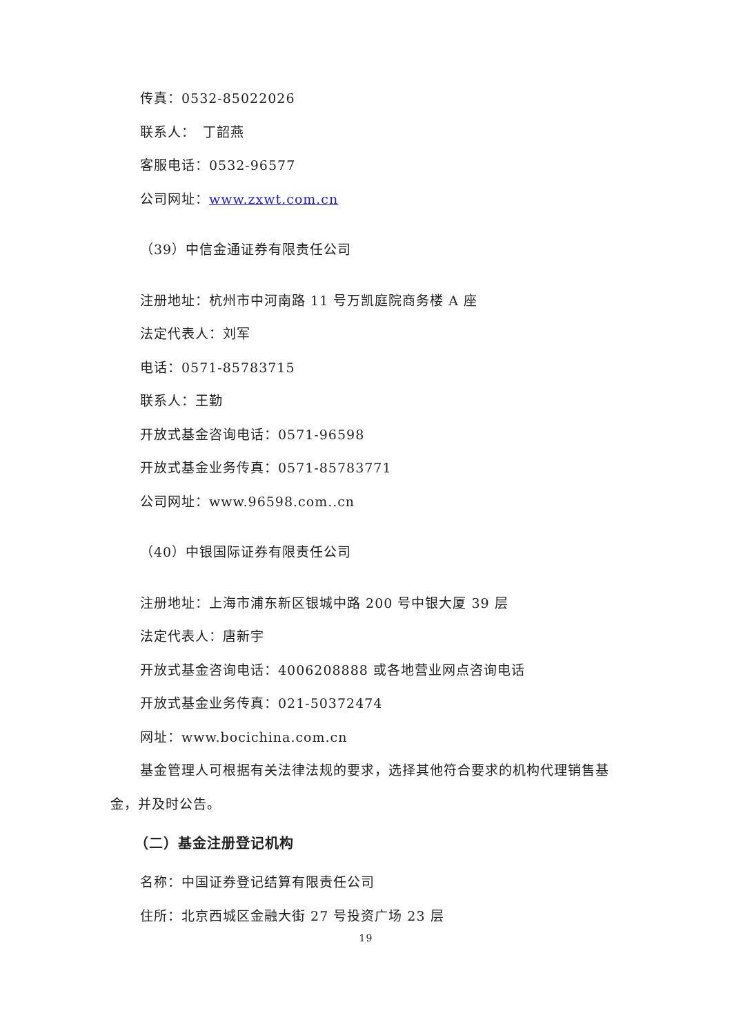传真：0532-85022026
联系人：　丁韶燕
客服电话：0532-96577
公司网址：www.zxwt.com.cn
（39）中信金通证券有限责任公司
注册地址：杭州市中河南路 11 号万凯庭院商务楼 A 座
法定代表人：刘军
电话：0571-85783715
联系人：王勤
开放式基金咨询电话：0571-96598
开放式基金业务传真：0571-85783771
公司网址：www.96598.com..cn
（40）中银国际证券有限责任公司
注册地址：上海市浦东新区银城中路 200 号中银大厦 39 层
法定代表人：唐新宇
开放式基金咨询电话：4006208888 或各地营业网点咨询电话
开放式基金业务传真：021-50372474
网址：www.bocichina.com.cn
基金管理人可根据有关法律法规的要求，选择其他符合要求的机构代理销售基金，并及时公告。
（二）基金注册登记机构
名称：中国证券登记结算有限责任公司
住所：北京西城区金融大街 27 号投资广场 23 层
19